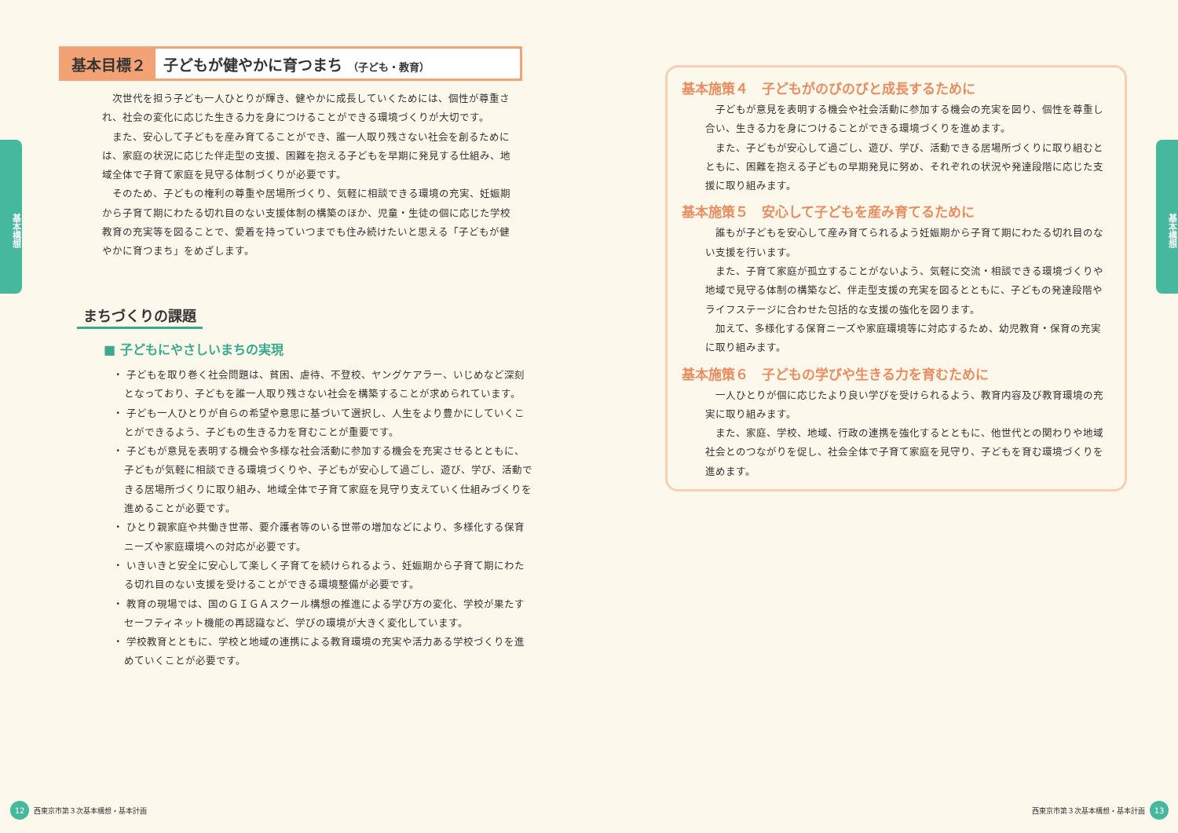基本構想
基本目標２
子どもが健やかに育つまち （子ども・教育）
次世代を担う子ども一人ひとりが輝き、健やかに成長していくためには、個性が尊重され、社会の変化に応じた生きる力を身につけることができる環境づくりが大切です。
また、安心して子どもを産み育てることができ、誰一人取り残さない社会を創るためには、家庭の状況に応じた伴走型の支援、困難を抱える子どもを早期に発見する仕組み、地域全体で子育て家庭を見守る体制づくりが必要です。
そのため、子どもの権利の尊重や居場所づくり、気軽に相談できる環境の充実、妊娠期から子育て期にわたる切れ目のない支援体制の構築のほか、児童・生徒の個に応じた学校教育の充実等を図ることで、愛着を持っていつまでも住み続けたいと思える「子どもが健やかに育つまち」をめざします。
まちづくりの課題
■ 子どもにやさしいまちの実現
・ 子どもを取り巻く社会問題は、貧困、虐待、不登校、ヤングケアラー、いじめなど深刻となっており、子どもを誰一人取り残さない社会を構築することが求められています。
・ 子ども一人ひとりが自らの希望や意思に基づいて選択し、人生をより豊かにしていくことができるよう、子どもの生きる力を育むことが重要です。
・ 子どもが意見を表明する機会や多様な社会活動に参加する機会を充実させるとともに、子どもが気軽に相談できる環境づくりや、子どもが安心して過ごし、遊び、学び、活動できる居場所づくりに取り組み、地域全体で子育て家庭を見守り支えていく仕組みづくりを進めることが必要です。
・ ひとり親家庭や共働き世帯、要介護者等のいる世帯の増加などにより、多様化する保育ニーズや家庭環境への対応が必要です。
・ いきいきと安全に安心して楽しく子育てを続けられるよう、妊娠期から子育て期にわたる切れ目のない支援を受けることができる環境整備が必要です。
・ 教育の現場では、国のＧＩＧＡスクール構想の推進による学び方の変化、学校が果たすセーフティネット機能の再認識など、学びの環境が大きく変化しています。
・ 学校教育とともに、学校と地域の連携による教育環境の充実や活力ある学校づくりを進めていくことが必要です。
12 西東京市第３次基本構想・基本計画
基本構想
基本施策４　子どもがのびのびと成長するために
子どもが意見を表明する機会や社会活動に参加する機会の充実を図り、個性を尊重し合い、生きる力を身につけることができる環境づくりを進めます。
また、子どもが安心して過ごし、遊び、学び、活動できる居場所づくりに取り組むとともに、困難を抱える子どもの早期発見に努め、それぞれの状況や発達段階に応じた支援に取り組みます。
基本施策５　安心して子どもを産み育てるために
誰もが子どもを安心して産み育てられるよう妊娠期から子育て期にわたる切れ目のない支援を行います。
また、子育て家庭が孤立することがないよう、気軽に交流・相談できる環境づくりや地域で見守る体制の構築など、伴走型支援の充実を図るとともに、子どもの発達段階やライフステージに合わせた包括的な支援の強化を図ります。
加えて、多様化する保育ニーズや家庭環境等に対応するため、幼児教育・保育の充実に取り組みます。
基本施策６　子どもの学びや生きる力を育むために
一人ひとりが個に応じたより良い学びを受けられるよう、教育内容及び教育環境の充実に取り組みます。
また、家庭、学校、地域、行政の連携を強化するとともに、他世代との関わりや地域社会とのつながりを促し、社会全体で子育て家庭を見守り、子どもを育む環境づくりを進めます。
西東京市第３次基本構想・基本計画 13